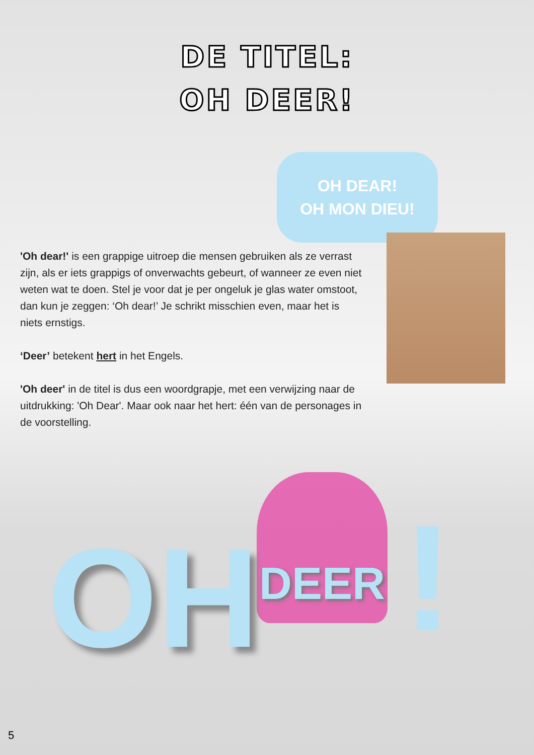DE TITEL:
OH DEER!
'Oh dear!' is een grappige uitroep die mensen gebruiken als ze verrast zijn, als er iets grappigs of onverwachts gebeurt, of wanneer ze even niet weten wat te doen. Stel je voor dat je per ongeluk je glas water omstoot, dan kun je zeggen: ‘Oh dear!’ Je schrikt misschien even, maar het is niets ernstigs.
‘Deer’ betekent hert in het Engels.
'Oh deer' in de titel is dus een woordgrapje, met een verwijzing naar de uitdrukking: 'Oh Dear'. Maar ook naar het hert: één van de personages in de voorstelling.
OH DEAR!
OH MON DIEU!
OH DEER !
5